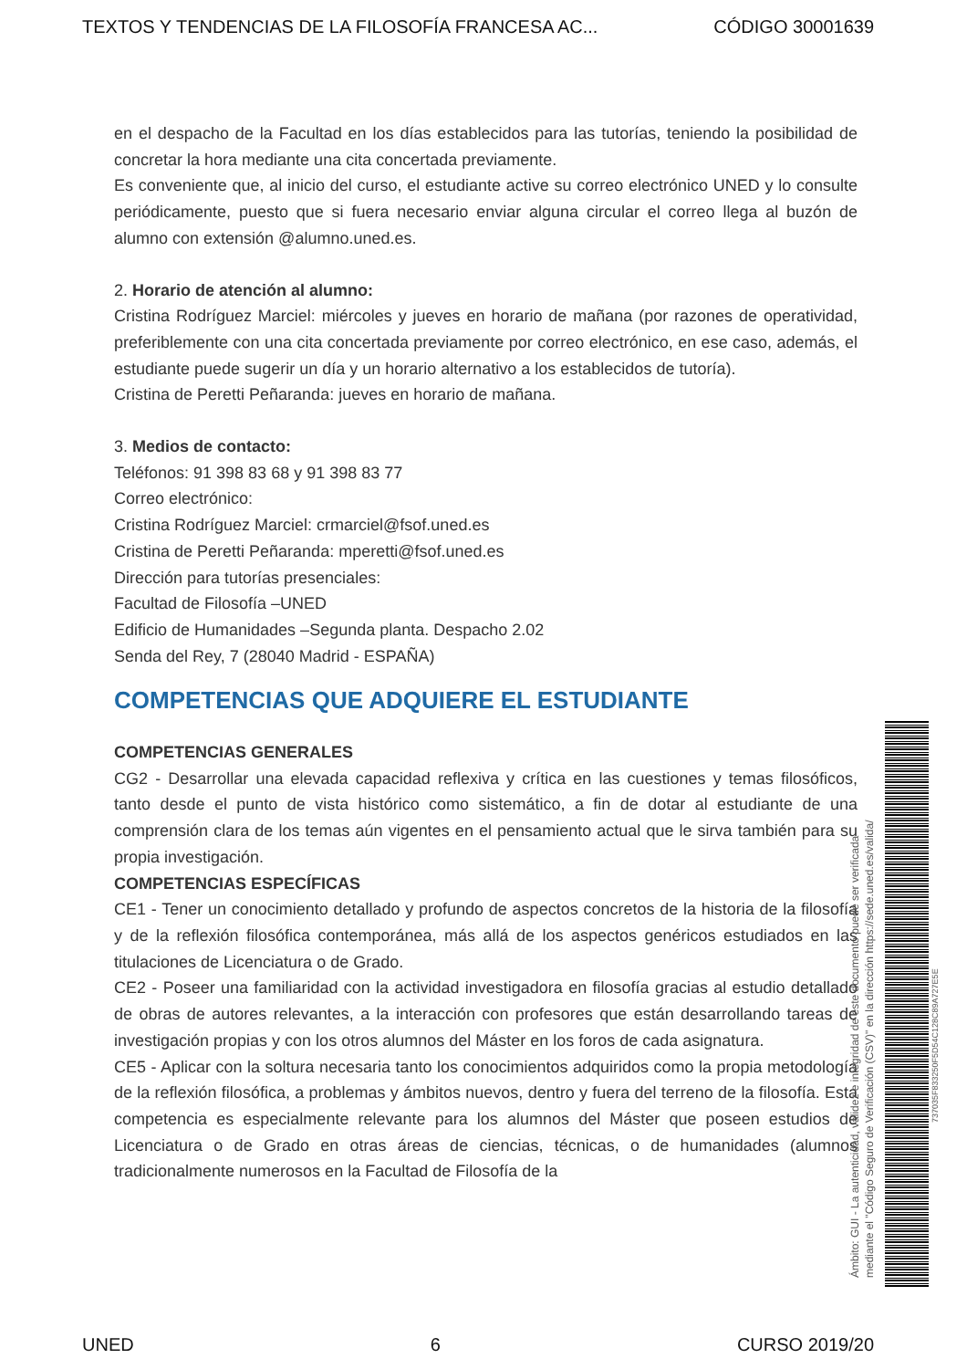TEXTOS Y TENDENCIAS DE LA FILOSOFÍA FRANCESA AC... CÓDIGO 30001639
en el despacho de la Facultad en los días establecidos para las tutorías, teniendo la posibilidad de concretar la hora mediante una cita concertada previamente.
Es conveniente que, al inicio del curso, el estudiante active su correo electrónico UNED y lo consulte periódicamente, puesto que si fuera necesario enviar alguna circular el correo llega al buzón de alumno con extensión @alumno.uned.es.
2. Horario de atención al alumno:
Cristina Rodríguez Marciel: miércoles y jueves en horario de mañana (por razones de operatividad, preferiblemente con una cita concertada previamente por correo electrónico, en ese caso, además, el estudiante puede sugerir un día y un horario alternativo a los establecidos de tutoría).
Cristina de Peretti Peñaranda: jueves en horario de mañana.
3. Medios de contacto:
Teléfonos: 91 398 83 68 y 91 398 83 77
Correo electrónico:
Cristina Rodríguez Marciel: crmarciel@fsof.uned.es
Cristina de Peretti Peñaranda: mperetti@fsof.uned.es
Dirección para tutorías presenciales:
Facultad de Filosofía –UNED
Edificio de Humanidades –Segunda planta. Despacho 2.02
Senda del Rey, 7 (28040 Madrid - ESPAÑA)
COMPETENCIAS QUE ADQUIERE EL ESTUDIANTE
COMPETENCIAS GENERALES
CG2 - Desarrollar una elevada capacidad reflexiva y crítica en las cuestiones y temas filosóficos, tanto desde el punto de vista histórico como sistemático, a fin de dotar al estudiante de una comprensión clara de los temas aún vigentes en el pensamiento actual que le sirva también para su propia investigación.
COMPETENCIAS ESPECÍFICAS
CE1 - Tener un conocimiento detallado y profundo de aspectos concretos de la historia de la filosofía y de la reflexión filosófica contemporánea, más allá de los aspectos genéricos estudiados en las titulaciones de Licenciatura o de Grado.
CE2 - Poseer una familiaridad con la actividad investigadora en filosofía gracias al estudio detallado de obras de autores relevantes, a la interacción con profesores que están desarrollando tareas de investigación propias y con los otros alumnos del Máster en los foros de cada asignatura.
CE5 - Aplicar con la soltura necesaria tanto los conocimientos adquiridos como la propia metodología de la reflexión filosófica, a problemas y ámbitos nuevos, dentro y fuera del terreno de la filosofía. Esta competencia es especialmente relevante para los alumnos del Máster que poseen estudios de Licenciatura o de Grado en otras áreas de ciencias, técnicas, o de humanidades (alumnos tradicionalmente numerosos en la Facultad de Filosofía de la
Ámbito: GUI - La autenticidad, validez e integridad de este documento puede ser verificada
mediante el "Código Seguro de Verificación (CSV)" en la dirección https://sede.uned.es/valida/
737035F833250F5D54C128C89A727E5E
UNED 6 CURSO 2019/20